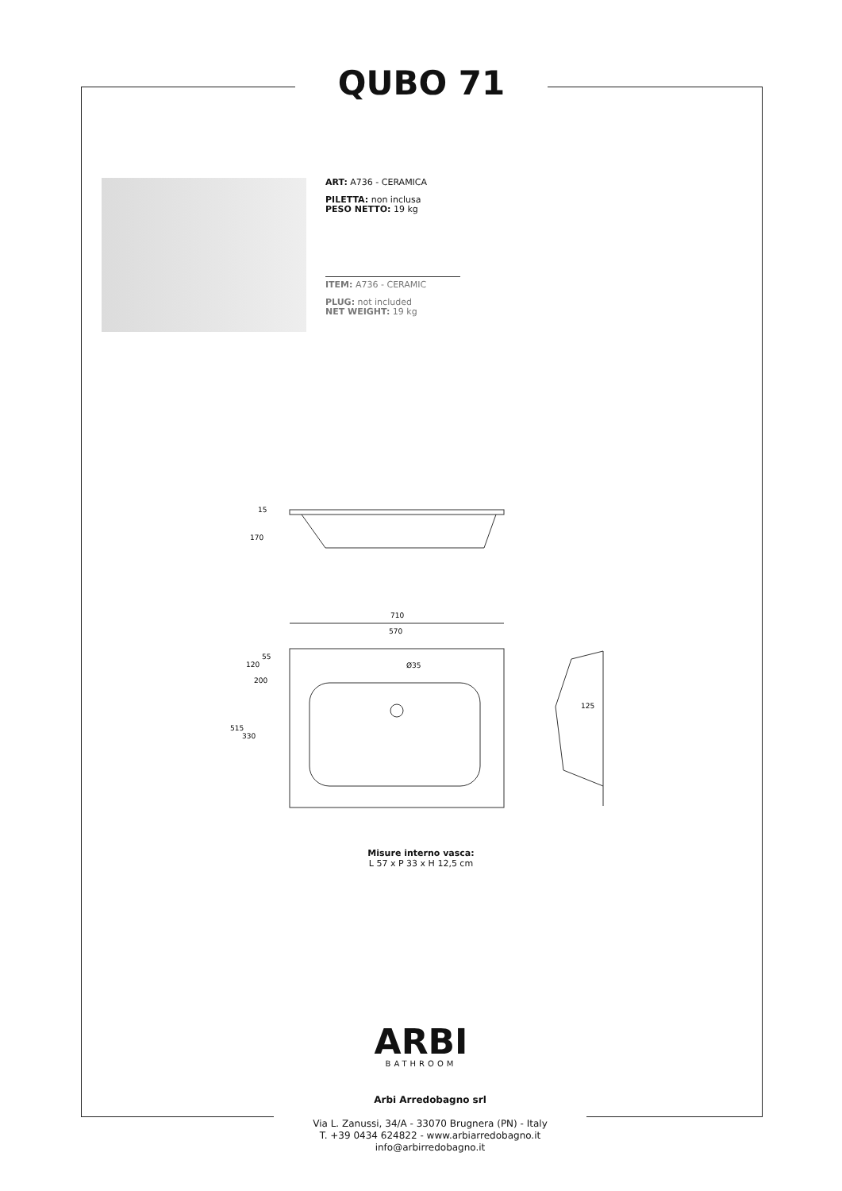QUBO 71
ART: A736 - CERAMICA
PILETTA: non inclusa
PESO NETTO: 19 kg
ITEM: A736 - CERAMIC
PLUG: not included
NET WEIGHT: 19 kg
15
170
710
570
Ø35
120
200
55
515
330
125
Misure interno vasca:
L 57 x P 33 x H 12,5 cm
ARBI
BATHROOM
Arbi Arredobagno srl
Via L. Zanussi, 34/A - 33070 Brugnera (PN) - Italy
T. +39 0434 624822 - www.arbiarredobagno.it
info@arbirredobagno.it